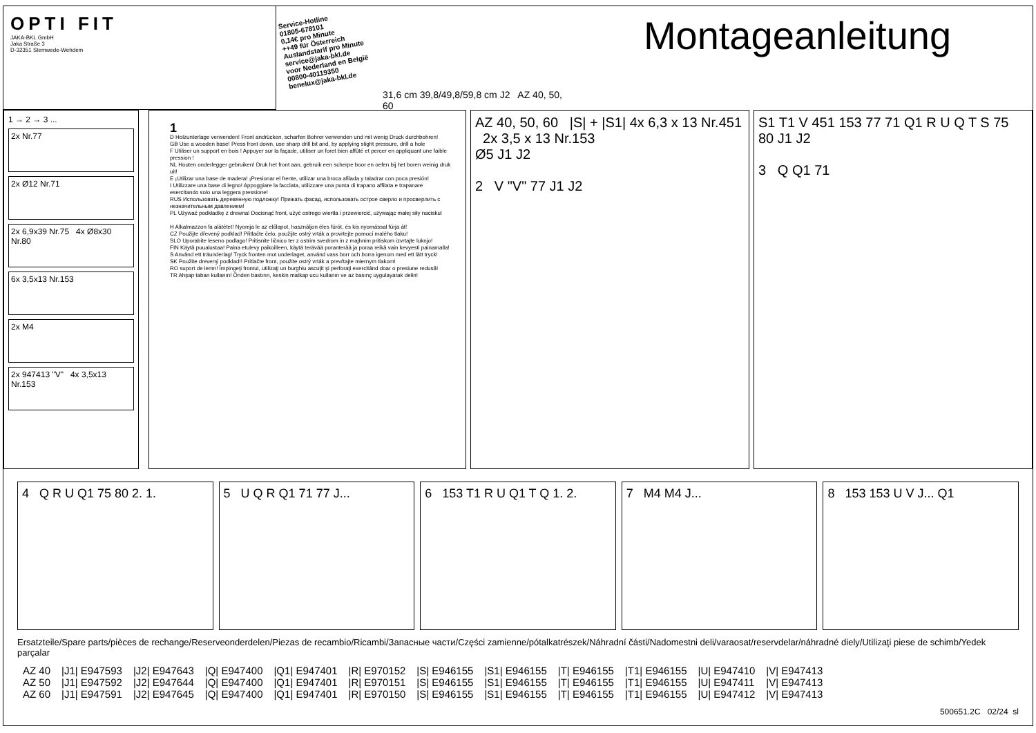OPTI FIT
JAKA-BKL GmbH
Jaka Straße 3
D-32351 Stemwede-Wehdem
Service-Hotline
01805-678101
0,14€ pro Minute
++49 für Österreich
Auslandstarif pro Minute
service@jaka-bkl.de
voor Nederland en België
00800-40119350
benelux@jaka-bkl.de
31,6 cm 39,8/49,8/59,8 cm J2 AZ 40, 50, 60
Montageanleitung
1 → 2 → 3 ...
2x Nr.77
2x Ø12 Nr.71
2x 6,9x39 Nr.75 4x Ø8x30 Nr.80
6x 3,5x13 Nr.153
2x M4
2x 947413 "V" 4x 3,5x13 Nr.153
1
D Holzunterlage verwenden! Front andrücken, scharfen Bohrer verwenden und mit wenig Druck durchbohren!
GB Use a wooden base! Press front down, use sharp drill bit and, by applying slight pressure, drill a hole
F Utiliser un support en bois ! Appuyer sur la façade, utiliser un foret bien affûté et percer en appliquant une faible pression !
NL Houten onderlegger gebruiken! Druk het front aan, gebruik een scherpe boor en oefen bij het boren weinig druk uit!
E ¡Utilizar una base de madera! ¡Presionar el frente, utilizar una broca afilada y taladrar con poca presión!
I Utilizzare una base di legno! Appoggiare la facciata, utilizzare una punta di trapano affilata e trapanare esercitando solo una leggera pressione!
RUS Использовать деревянную подложку! Прижать фасад, использовать острое сверло и просверлить с незначительным давлением!
PL Używać podkładkę z drewna! Docisnąć front, użyć ostrego wiertła i przewiercić, używając małej siły nacisku!
H Alkalmazzon fa alátétet! Nyomja le az előlapot, használjon éles fúrót, és kis nyomással fúrja át!
CZ Použijte dřevený podklad! Přitlačte čelo, použijte ostrý vrták a provrtejte pomocí malého tlaku!
SLO Uporabite leseno podlago! Pritisnite ličnico ter z ostrim svedrom in z majhnim pritiskom izvrtajte luknjo!
FIN Käytä puualustaa! Paina etulevy paikoilleen, käytä terävää poranterää ja poraa reikä vain kevyesti painamalla!
S Använd ett träunderlag! Tryck fronten mot underlaget, använd vass borr och borra igenom med ett lätt tryck!
SK Použite drevený podklad!! Pritlačte front, použite ostrý vrták a prevŕtajte miernym tlakom!
RO suport de lemn! Împingeţi frontul, utilizaţi un burghiu ascuţit şi perforaţi exercitând doar o presiune redusă!
TR Ahşap taban kullanın! Önden bastırın, keskin matkap ucu kullanın ve az basınç uygulayarak delin!
AZ 40, 50, 60 |S| + |S1| 4x 6,3 x 13 Nr.451 2x 3,5 x 13 Nr.153
Ø5 J1 J2
2 V "V" 77 J1 J2
S1 T1 V 451 153 77 71 Q1 R U Q T S 75 80 J1 J2
3 Q Q1 71
4 Q R U Q1 75 80 2. 1. 5 U Q R Q1 71 77 J... 6 153 T1 R U Q1 T Q 1. 2. 7 M4 M4 J... 8 153 153 U V J... Q1
Ersatzteile/Spare parts/pièces de rechange/Reserveonderdelen/Piezas de recambio/Ricambi/Запасные части/Części zamienne/pótalkatrészek/Náhradní části/Nadomestni deli/varaosat/reservdelar/náhradné diely/Utilizaţi piese de schimb/Yedek parçalar
| AZ 40 | /J1/ E947593 | /J2/ E947643 | /Q/ E947400 | /Q1/ E947401 | /R/ E970152 | /S/ E946155 | /S1/ E946155 | /T/ E946155 | /T1/ E946155 | /U/ E947410 | /V/ E947413 |
| AZ 50 | /J1/ E947592 | /J2/ E947644 | /Q/ E947400 | /Q1/ E947401 | /R/ E970151 | /S/ E946155 | /S1/ E946155 | /T/ E946155 | /T1/ E946155 | /U/ E947411 | /V/ E947413 |
| AZ 60 | /J1/ E947591 | /J2/ E947645 | /Q/ E947400 | /Q1/ E947401 | /R/ E970150 | /S/ E946155 | /S1/ E946155 | /T/ E946155 | /T1/ E946155 | /U/ E947412 | /V/ E947413 |
500651.2C 02/24 sl